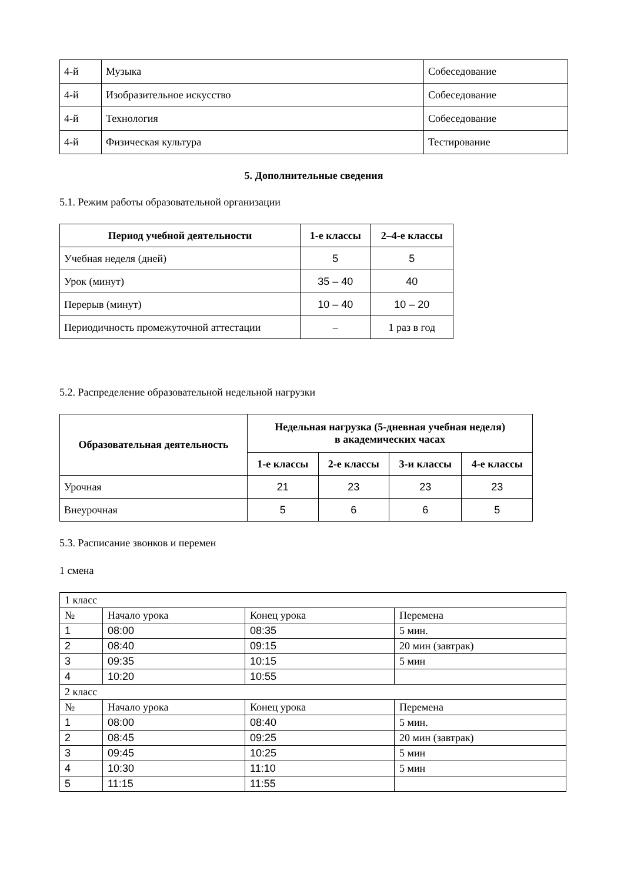| 4-й | Музыка | Собеседование |
| 4-й | Изобразительное искусство | Собеседование |
| 4-й | Технология | Собеседование |
| 4-й | Физическая культура | Тестирование |
5. Дополнительные сведения
5.1. Режим работы образовательной организации
| Период учебной деятельности | 1-е классы | 2–4-е классы |
| --- | --- | --- |
| Учебная неделя (дней) | 5 | 5 |
| Урок (минут) | 35 – 40 | 40 |
| Перерыв (минут) | 10 – 40 | 10 – 20 |
| Периодичность промежуточной аттестации | – | 1 раз в год |
5.2. Распределение образовательной недельной нагрузки
| Образовательная деятельность | Недельная нагрузка (5-дневная учебная неделя) в академических часах | | | |
| --- | --- | --- | --- | --- |
| | 1-е классы | 2-е классы | 3-и классы | 4-е классы |
| Урочная | 21 | 23 | 23 | 23 |
| Внеурочная | 5 | 6 | 6 | 5 |
5.3. Расписание звонков и перемен
1 смена
| 1 класс | | | |
| № | Начало урока | Конец урока | Перемена |
| 1 | 08:00 | 08:35 | 5 мин. |
| 2 | 08:40 | 09:15 | 20 мин (завтрак) |
| 3 | 09:35 | 10:15 | 5 мин |
| 4 | 10:20 | 10:55 | |
| 2 класс | | | |
| № | Начало урока | Конец урока | Перемена |
| 1 | 08:00 | 08:40 | 5 мин. |
| 2 | 08:45 | 09:25 | 20 мин (завтрак) |
| 3 | 09:45 | 10:25 | 5 мин |
| 4 | 10:30 | 11:10 | 5 мин |
| 5 | 11:15 | 11:55 | |